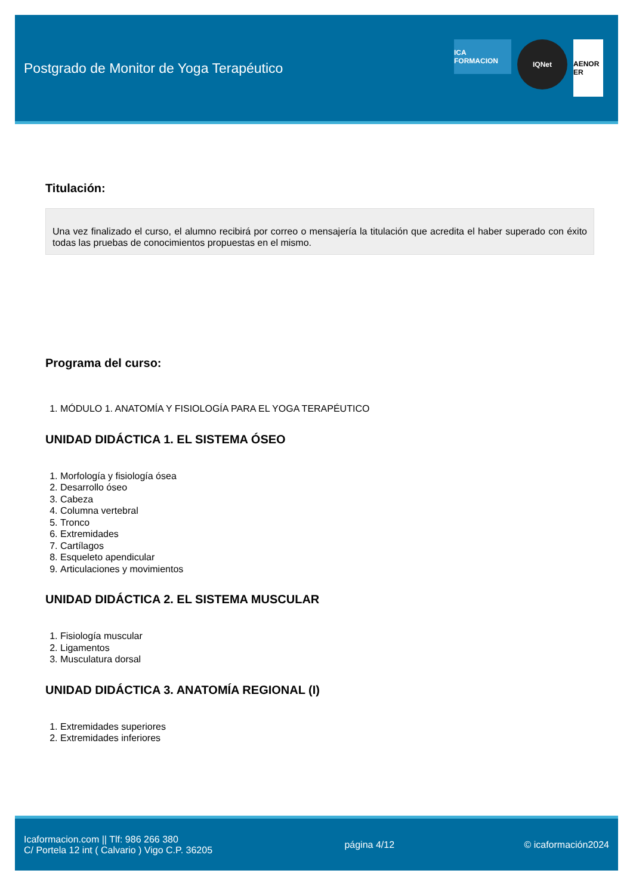Postgrado de Monitor de Yoga Terapéutico
ICA FORMACION
IQNet
AENOR ER
Titulación:
Una vez finalizado el curso, el alumno recibirá por correo o mensajería la titulación que acredita el haber superado con éxito todas las pruebas de conocimientos propuestas en el mismo.
Programa del curso:
1. MÓDULO 1. ANATOMÍA Y FISIOLOGÍA PARA EL YOGA TERAPÉUTICO
UNIDAD DIDÁCTICA 1. EL SISTEMA ÓSEO
1. Morfología y fisiología ósea
2. Desarrollo óseo
3. Cabeza
4. Columna vertebral
5. Tronco
6. Extremidades
7. Cartílagos
8. Esqueleto apendicular
9. Articulaciones y movimientos
UNIDAD DIDÁCTICA 2. EL SISTEMA MUSCULAR
1. Fisiología muscular
2. Ligamentos
3. Musculatura dorsal
UNIDAD DIDÁCTICA 3. ANATOMÍA REGIONAL (I)
1. Extremidades superiores
2. Extremidades inferiores
Icaformacion.com || Tlf: 986 266 380
C/ Portela 12 int ( Calvario ) Vigo C.P. 36205
página 4/12 © icaformación2024